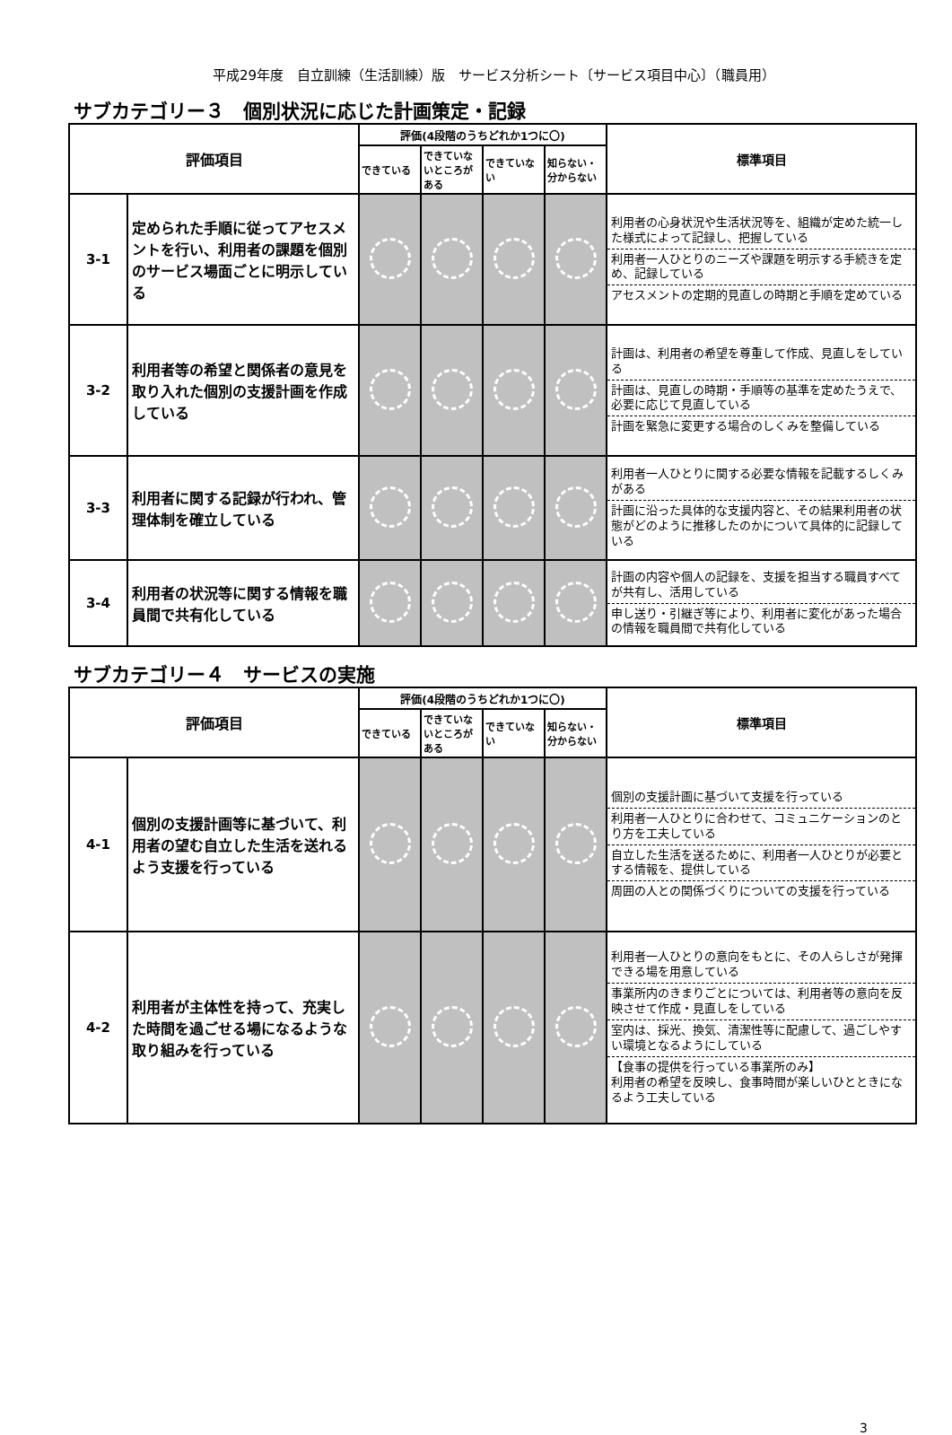平成29年度　自立訓練（生活訓練）版　サービス分析シート〔サービス項目中心〕（職員用）
サブカテゴリー３　個別状況に応じた計画策定・記録
| 評価項目 | | 評価(4段階のうちどれか1つに〇) | | | | 標準項目 |
| --- | --- | --- | --- | --- | --- | --- |
| | | できている | できていないところがある | できていない | 知らない・分からない | |
| 3-1 | 定められた手順に従ってアセスメントを行い、利用者の課題を個別のサービス場面ごとに明示している | | | | | 利用者の心身状況や生活状況等を、組織が定めた統一した様式によって記録し、把握している 利用者一人ひとりのニーズや課題を明示する手続きを定め、記録している アセスメントの定期的見直しの時期と手順を定めている |
| 3-2 | 利用者等の希望と関係者の意見を取り入れた個別の支援計画を作成している | | | | | 計画は、利用者の希望を尊重して作成、見直しをしている 計画は、見直しの時期・手順等の基準を定めたうえで、必要に応じて見直している 計画を緊急に変更する場合のしくみを整備している |
| 3-3 | 利用者に関する記録が行われ、管理体制を確立している | | | | | 利用者一人ひとりに関する必要な情報を記載するしくみがある 計画に沿った具体的な支援内容と、その結果利用者の状態がどのように推移したのかについて具体的に記録している |
| 3-4 | 利用者の状況等に関する情報を職員間で共有化している | | | | | 計画の内容や個人の記録を、支援を担当する職員すべてが共有し、活用している 申し送り・引継ぎ等により、利用者に変化があった場合の情報を職員間で共有化している |
サブカテゴリー４　サービスの実施
| 評価項目 | | 評価(4段階のうちどれか1つに〇) | | | | 標準項目 |
| --- | --- | --- | --- | --- | --- | --- |
| | | できている | できていないところがある | できていない | 知らない・分からない | |
| 4-1 | 個別の支援計画等に基づいて、利用者の望む自立した生活を送れるよう支援を行っている | | | | | 個別の支援計画に基づいて支援を行っている 利用者一人ひとりに合わせて、コミュニケーションのとり方を工夫している 自立した生活を送るために、利用者一人ひとりが必要とする情報を、提供している 周囲の人との関係づくりについての支援を行っている |
| 4-2 | 利用者が主体性を持って、充実した時間を過ごせる場になるような取り組みを行っている | | | | | 利用者一人ひとりの意向をもとに、その人らしさが発揮できる場を用意している 事業所内のきまりごとについては、利用者等の意向を反映させて作成・見直しをしている 室内は、採光、換気、清潔性等に配慮して、過ごしやすい環境となるようにしている 【食事の提供を行っている事業所のみ】 利用者の希望を反映し、食事時間が楽しいひとときになるよう工夫している |
3